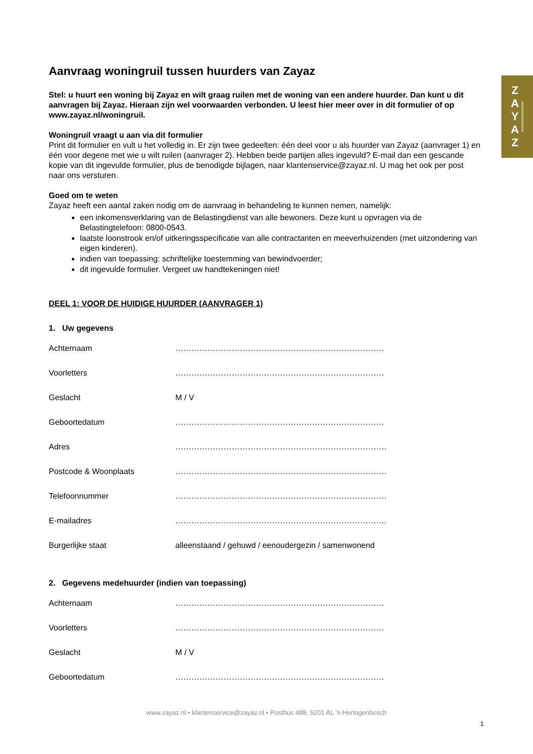Z
A
Y
A
Z
WOON&ONGEWOON
Aanvraag woningruil tussen huurders van Zayaz
Stel: u huurt een woning bij Zayaz en wilt graag ruilen met de woning van een andere huurder. Dan kunt u dit aanvragen bij Zayaz. Hieraan zijn wel voorwaarden verbonden. U leest hier meer over in dit formulier of op www.zayaz.nl/woningruil.
Woningruil vraagt u aan via dit formulier
Print dit formulier en vult u het volledig in. Er zijn twee gedeelten: één deel voor u als huurder van Zayaz (aanvrager 1) en één voor degene met wie u wilt ruilen (aanvrager 2). Hebben beide partijen alles ingevuld? E-mail dan een gescande kopie van dit ingevulde formulier, plus de benodigde bijlagen, naar klantenservice@zayaz.nl. U mag het ook per post naar ons versturen.
Goed om te weten
Zayaz heeft een aantal zaken nodig om de aanvraag in behandeling te kunnen nemen, namelijk:
een inkomensverklaring van de Belastingdienst van alle bewoners. Deze kunt u opvragen via de Belastingtelefoon: 0800-0543.
laatste loonstrook en/of uitkeringsspecificatie van alle contractanten en meeverhuizenden (met uitzondering van eigen kinderen).
indien van toepassing: schriftelijke toestemming van bewindvoerder;
dit ingevulde formulier. Vergeet uw handtekeningen niet!
DEEL 1: VOOR DE HUIDIGE HUURDER (AANVRAGER 1)
1. Uw gegevens
Achternaam ……………………………………………………………………
Voorletters ……………………………………………………………………
Geslacht M / V
Geboortedatum ……………………………………………………………………
Adres …………………………………………………………………….
Postcode & Woonplaats …………………………………………………………………….
Telefoonnummer …………………………………………………………………….
E-mailadres …………………………………………………………………….
Burgerlijke staat alleenstaand / gehuwd / eenoudergezin / samenwonend
2. Gegevens medehuurder (indien van toepassing)
Achternaam ……………………………………………………………………
Voorletters ……………………………………………………………………
Geslacht M / V
Geboortedatum ……………………………………………………………………
www.zayaz.nl • klantenservice@zayaz.nl • Postbus 488, 5201 AL ’s-Hertogenbosch
1